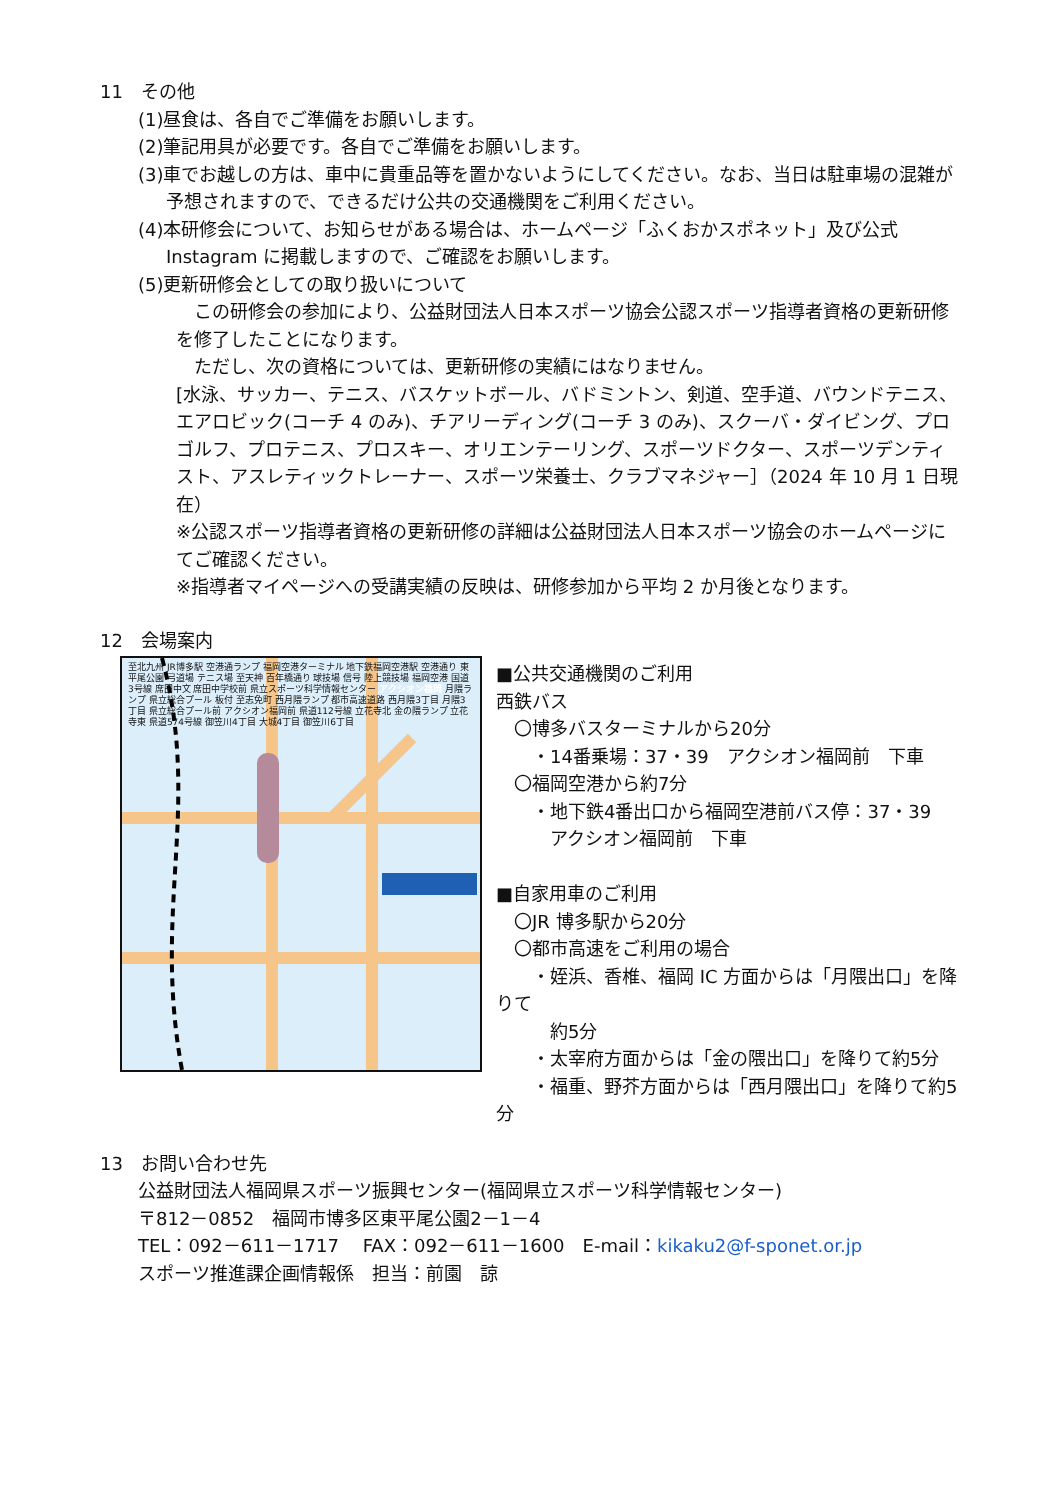11　その他
(1)昼食は、各自でご準備をお願いします。
(2)筆記用具が必要です。各自でご準備をお願いします。
(3)車でお越しの方は、車中に貴重品等を置かないようにしてください。なお、当日は駐車場の混雑が予想されますので、できるだけ公共の交通機関をご利用ください。
(4)本研修会について、お知らせがある場合は、ホームページ「ふくおかスポネット」及び公式Instagram に掲載しますので、ご確認をお願いします。
(5)更新研修会としての取り扱いについて
　この研修会の参加により、公益財団法人日本スポーツ協会公認スポーツ指導者資格の更新研修を修了したことになります。
　ただし、次の資格については、更新研修の実績にはなりません。
[水泳、サッカー、テニス、バスケットボール、バドミントン、剣道、空手道、バウンドテニス、エアロビック(コーチ 4 のみ)、チアリーディング(コーチ 3 のみ)、スクーバ・ダイビング、プロゴルフ、プロテニス、プロスキー、オリエンテーリング、スポーツドクター、スポーツデンティスト、アスレティックトレーナー、スポーツ栄養士、クラブマネジャー］（2024 年 10 月 1 日現在）
※公認スポーツ指導者資格の更新研修の詳細は公益財団法人日本スポーツ協会のホームページにてご確認ください。
※指導者マイページへの受講実績の反映は、研修参加から平均 2 か月後となります。
12　会場案内
至北九州 JR博多駅 空港通ランプ 福岡空港ターミナル 地下鉄福岡空港駅 空港通り 東平尾公園 弓道場 テニス場 至天神 百年橋通り 球技場 信号 陸上競技場 福岡空港 国道3号線 席田中文 席田中学校前 県立スポーツ科学情報センター アクシオン福岡 月隈ランプ 県立総合プール 板付 至志免町 西月隈ランプ 都市高速道路 西月隈3丁目 月隈3丁目 県立総合プール前 アクシオン福岡前 県道112号線 立花寺北 金の隈ランプ 立花寺東 県道574号線 御笠川4丁目 大城4丁目 御笠川6丁目
■公共交通機関のご利用
西鉄バス
　〇博多バスターミナルから20分
　　・14番乗場：37・39　アクシオン福岡前　下車
　〇福岡空港から約7分
　　・地下鉄4番出口から福岡空港前バス停：37・39
　　　アクシオン福岡前　下車
■自家用車のご利用
　〇JR 博多駅から20分
　〇都市高速をご利用の場合
　　・姪浜、香椎、福岡 IC 方面からは「月隈出口」を降りて
　　　約5分
　　・太宰府方面からは「金の隈出口」を降りて約5分
　　・福重、野芥方面からは「西月隈出口」を降りて約5分
13　お問い合わせ先
公益財団法人福岡県スポーツ振興センター(福岡県立スポーツ科学情報センター)
〒812－0852　福岡市博多区東平尾公園2－1－4
TEL：092－611－1717　 FAX：092－611－1600　E-mail：kikaku2@f-sponet.or.jp
スポーツ推進課企画情報係　担当：前園　諒